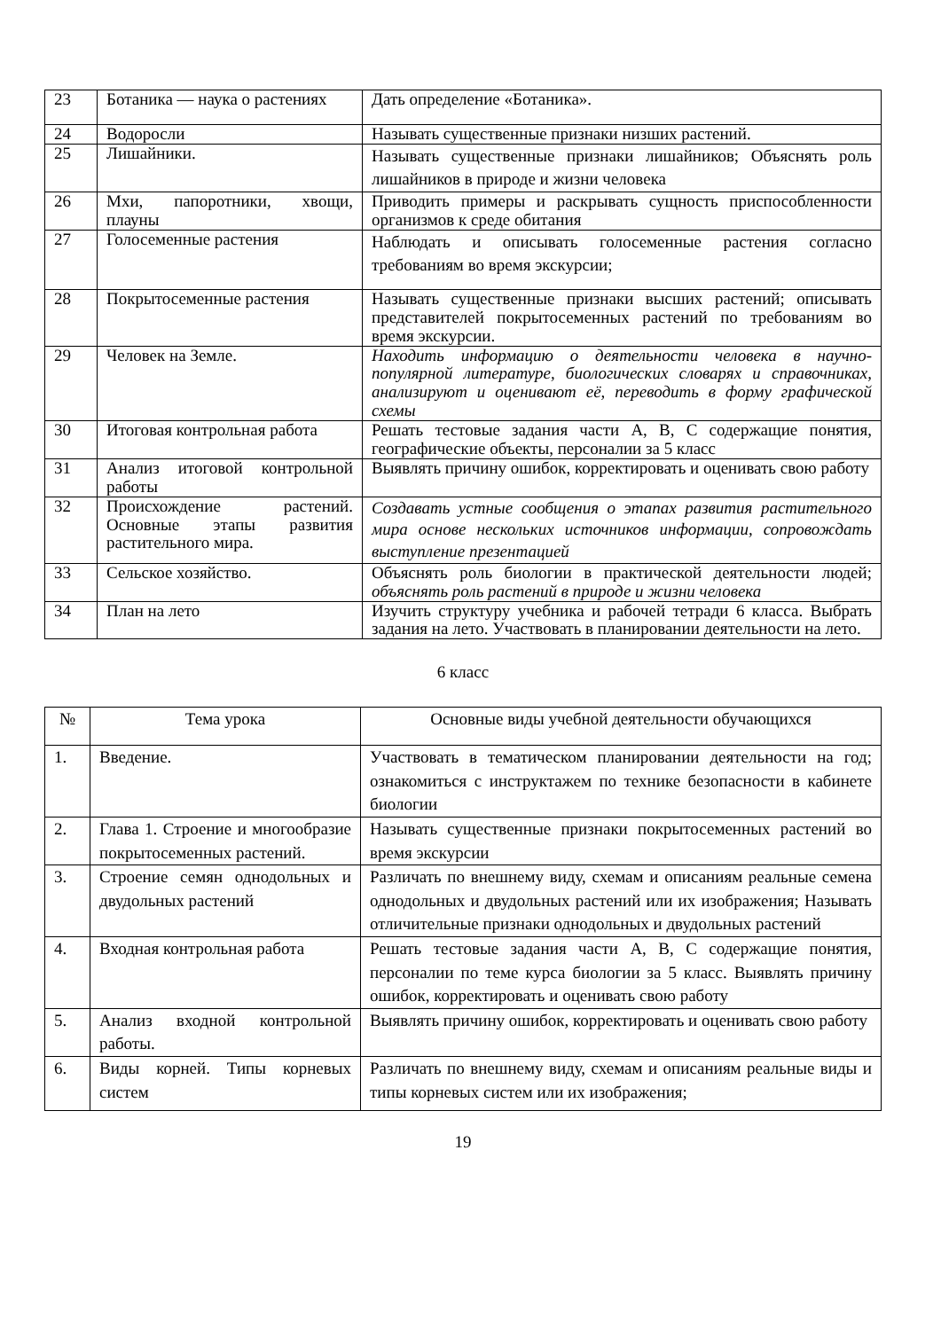| 23 | Ботаника — наука о растениях | Дать определение «Ботаника». |
| 24 | Водоросли | Называть существенные признаки низших растений. |
| 25 | Лишайники. | Называть существенные признаки лишайников; Объяснять роль лишайников в природе и жизни человека |
| 26 | Мхи, папоротники, хвощи, плауны | Приводить примеры и раскрывать сущность приспособленности организмов к среде обитания |
| 27 | Голосеменные растения | Наблюдать и описывать голосеменные растения согласно требованиям во время экскурсии; |
| 28 | Покрытосеменные растения | Называть существенные признаки высших растений; описывать представителей покрытосеменных растений по требованиям во время экскурсии. |
| 29 | Человек на Земле. | Находить информацию о деятельности человека в научно-популярной литературе, биологических словарях и справочниках, анализируют и оценивают её, переводить в форму графической схемы |
| 30 | Итоговая контрольная работа | Решать тестовые задания части А, В, С содержащие понятия, географические объекты, персоналии за 5 класс |
| 31 | Анализ итоговой контрольной работы | Выявлять причину ошибок, корректировать и оценивать свою работу |
| 32 | Происхождение растений. Основные этапы развития растительного мира. | Создавать устные сообщения о этапах развития растительного мира основе нескольких источников информации, сопровождать выступление презентацией |
| 33 | Сельское хозяйство. | Объяснять роль биологии в практической деятельности людей; объяснять роль растений в природе и жизни человека |
| 34 | План на лето | Изучить структуру учебника и рабочей тетради 6 класса. Выбрать задания на лето. Участвовать в планировании деятельности на лето. |
6 класс
| № | Тема урока | Основные виды учебной деятельности обучающихся |
| --- | --- | --- |
| 1. | Введение. | Участвовать в тематическом планировании деятельности на год; ознакомиться с инструктажем по технике безопасности в кабинете биологии |
| 2. | Глава 1. Строение и многообразие покрытосеменных растений. | Называть существенные признаки покрытосеменных растений во время экскурсии |
| 3. | Строение семян однодольных и двудольных растений | Различать по внешнему виду, схемам и описаниям реальные семена однодольных и двудольных растений или их изображения; Называть отличительные признаки однодольных и двудольных растений |
| 4. | Входная контрольная работа | Решать тестовые задания части А, В, С содержащие понятия, персоналии по теме курса биологии за 5 класс. Выявлять причину ошибок, корректировать и оценивать свою работу |
| 5. | Анализ входной контрольной работы. | Выявлять причину ошибок, корректировать и оценивать свою работу |
| 6. | Виды корней. Типы корневых систем | Различать по внешнему виду, схемам и описаниям реальные виды и типы корневых систем или их изображения; |
19